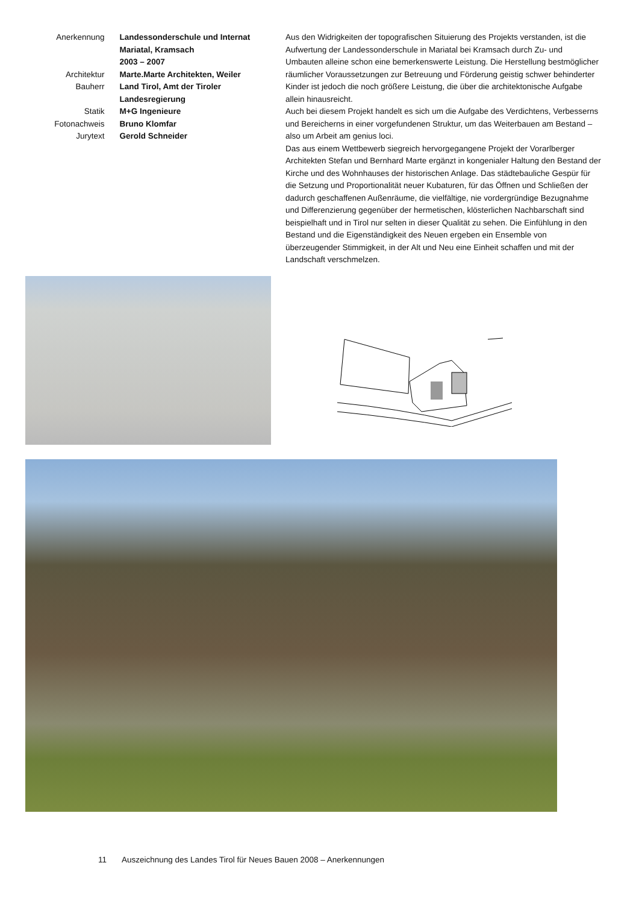Anerkennung Landessonderschule und Internat Mariatal, Kramsach
2003 – 2007
Architektur Marte.Marte Architekten, Weiler
Bauherr Land Tirol, Amt der Tiroler Landesregierung
Statik M+G Ingenieure
Fotonachweis Bruno Klomfar
Jurytext Gerold Schneider
Aus den Widrigkeiten der topografischen Situierung des Projekts verstanden, ist die Aufwertung der Landessonderschule in Mariatal bei Kramsach durch Zu- und Umbauten alleine schon eine bemerkenswerte Leistung. Die Herstellung bestmöglicher räumlicher Voraussetzungen zur Betreuung und Förderung geistig schwer behinderter Kinder ist jedoch die noch größere Leistung, die über die architektonische Aufgabe allein hinausreicht.
Auch bei diesem Projekt handelt es sich um die Aufgabe des Verdichtens, Verbesserns und Bereicherns in einer vorgefundenen Struktur, um das Weiterbauen am Bestand – also um Arbeit am genius loci.
Das aus einem Wettbewerb siegreich hervorgegangene Projekt der Vorarlberger Architekten Stefan und Bernhard Marte ergänzt in kongenialer Haltung den Bestand der Kirche und des Wohnhauses der historischen Anlage. Das städtebauliche Gespür für die Setzung und Proportionalität neuer Kubaturen, für das Öffnen und Schließen der dadurch geschaffenen Außenräume, die vielfältige, nie vordergründige Bezugnahme und Differenzierung gegenüber der hermetischen, klösterlichen Nachbarschaft sind beispielhaft und in Tirol nur selten in dieser Qualität zu sehen. Die Einfühlung in den Bestand und die Eigenständigkeit des Neuen ergeben ein Ensemble von überzeugender Stimmigkeit, in der Alt und Neu eine Einheit schaffen und mit der Landschaft verschmelzen.
11 Auszeichnung des Landes Tirol für Neues Bauen 2008 – Anerkennungen